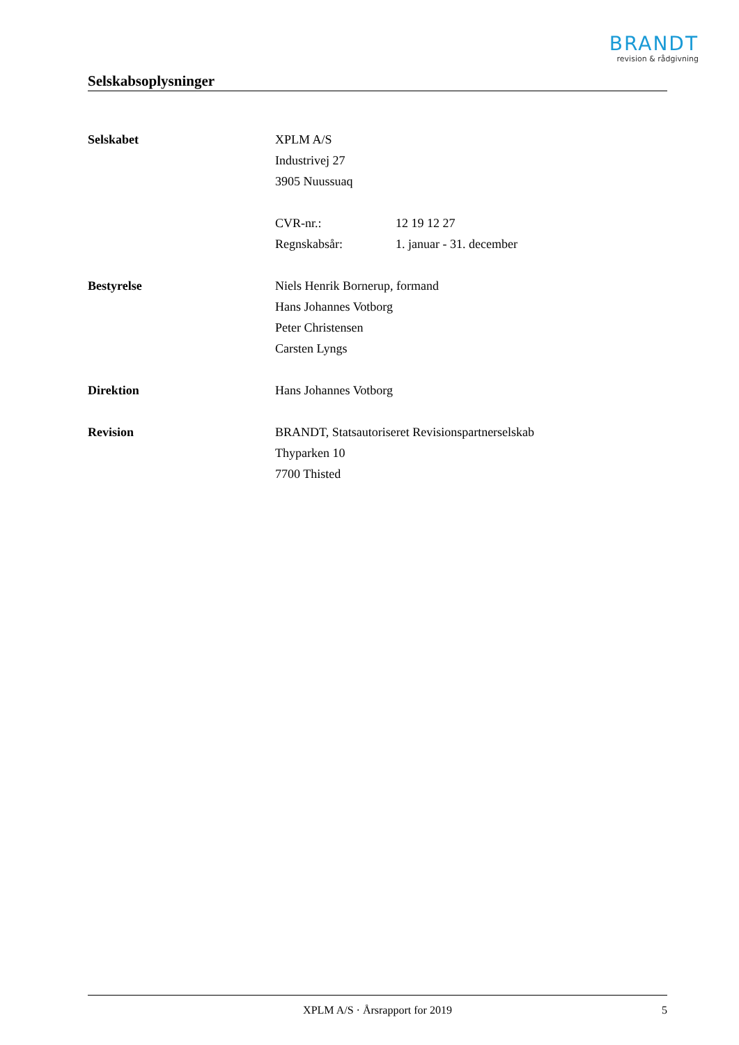BRANDT
revision & rådgivning
Selskabsoplysninger
Selskabet XPLM A/S
Industrivej 27
3905 Nuussuaq
CVR-nr.: 12 19 12 27
Regnskabsår: 1. januar - 31. december
Bestyrelse Niels Henrik Bornerup, formand
Hans Johannes Votborg
Peter Christensen
Carsten Lyngs
Direktion Hans Johannes Votborg
Revision BRANDT, Statsautoriseret Revisionspartnerselskab
Thyparken 10
7700 Thisted
XPLM A/S · Årsrapport for 2019 5